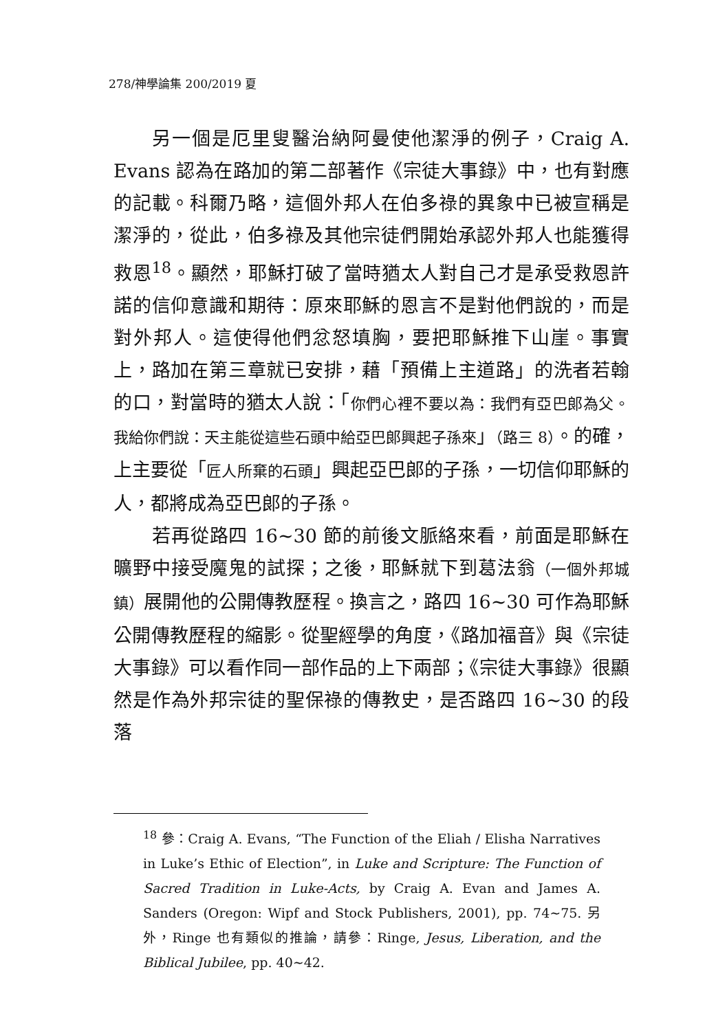278/神學論集 200/2019 夏
另一個是厄里叟醫治納阿曼使他潔淨的例子，Craig A. Evans 認為在路加的第二部著作《宗徒大事錄》中，也有對應的記載。科爾乃略，這個外邦人在伯多祿的異象中已被宣稱是潔淨的，從此，伯多祿及其他宗徒們開始承認外邦人也能獲得救恩<sup>18</sup>。顯然，耶穌打破了當時猶太人對自己才是承受救恩許諾的信仰意識和期待：原來耶穌的恩言不是對他們說的，而是對外邦人。這使得他們忿怒填胸，要把耶穌推下山崖。事實上，路加在第三章就已安排，藉「預備上主道路」的洗者若翰的口，對當時的猶太人說：「你們心裡不要以為：我們有亞巴郎為父。我給你們說：天主能從這些石頭中給亞巴郎興起子孫來」（路三 8）。的確，上主要從「匠人所棄的石頭」興起亞巴郎的子孫，一切信仰耶穌的人，都將成為亞巴郎的子孫。
若再從路四 16~30 節的前後文脈絡來看，前面是耶穌在曠野中接受魔鬼的試探；之後，耶穌就下到葛法翁（一個外邦城鎮）展開他的公開傳教歷程。換言之，路四 16~30 可作為耶穌公開傳教歷程的縮影。從聖經學的角度，《路加福音》與《宗徒大事錄》可以看作同一部作品的上下兩部；《宗徒大事錄》很顯然是作為外邦宗徒的聖保祿的傳教史，是否路四 16~30 的段落
<sup>18</sup> 參：Craig A. Evans, “The Function of the Eliah / Elisha Narratives in Luke’s Ethic of Election”, in Luke and Scripture: The Function of Sacred Tradition in Luke-Acts, by Craig A. Evan and James A. Sanders (Oregon: Wipf and Stock Publishers, 2001), pp. 74~75. 另外，Ringe 也有類似的推論，請參：Ringe, Jesus, Liberation, and the Biblical Jubilee, pp. 40~42.